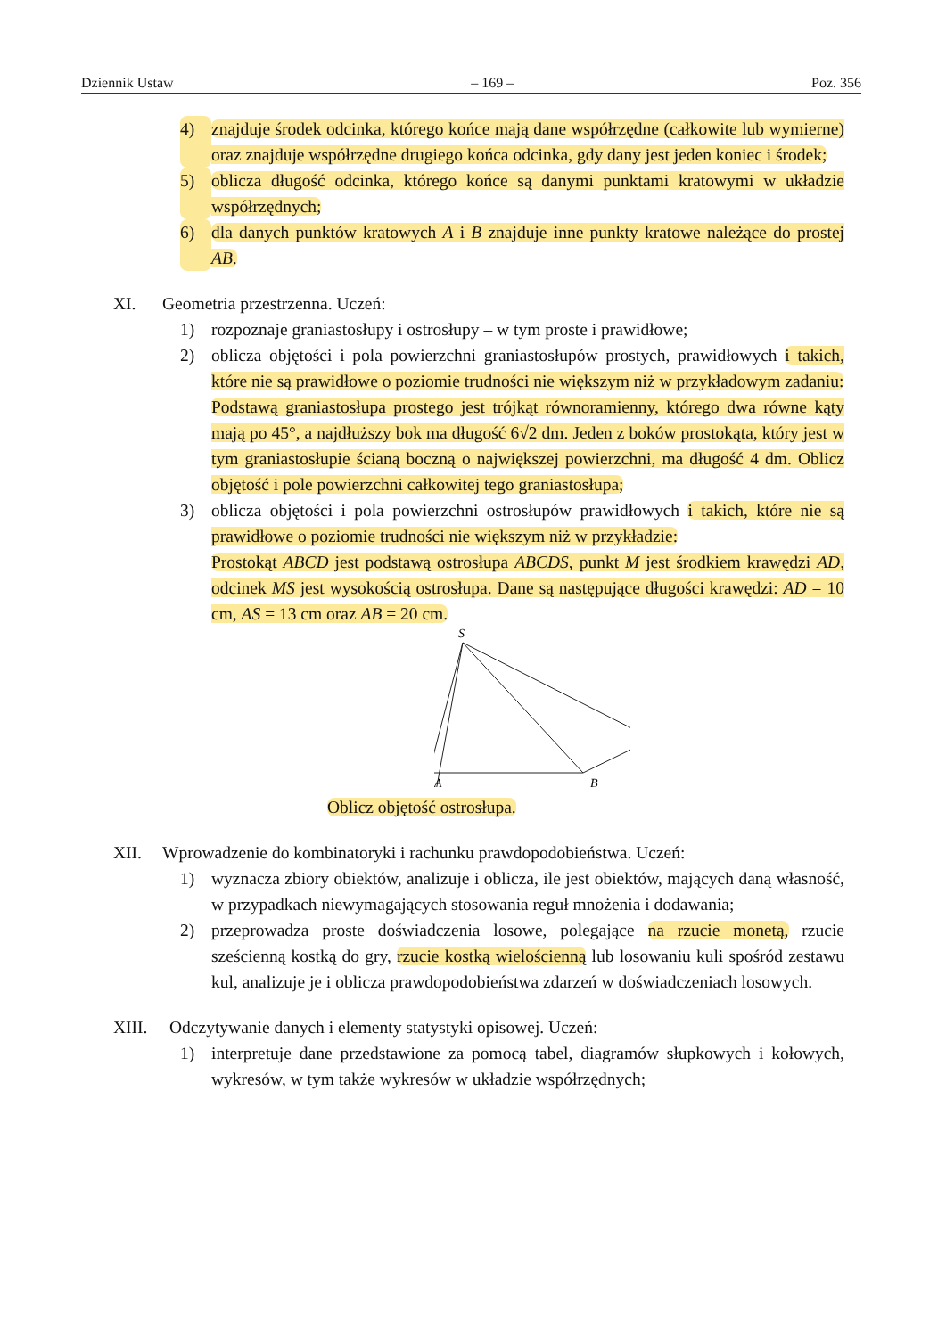Dziennik Ustaw – 169 – Poz. 356
4) znajduje środek odcinka, którego końce mają dane współrzędne (całkowite lub wymierne) oraz znajduje współrzędne drugiego końca odcinka, gdy dany jest jeden koniec i środek;
5) oblicza długość odcinka, którego końce są danymi punktami kratowymi w układzie współrzędnych;
6) dla danych punktów kratowych A i B znajduje inne punkty kratowe należące do prostej AB.
XI. Geometria przestrzenna. Uczeń:
1) rozpoznaje graniastosłupy i ostrosłupy – w tym proste i prawidłowe;
2) oblicza objętości i pola powierzchni graniastosłupów prostych, prawidłowych i takich, które nie są prawidłowe o poziomie trudności nie większym niż w przykładowym zadaniu:
Podstawą graniastosłupa prostego jest trójkąt równoramienny, którego dwa równe kąty mają po 45°, a najdłuższy bok ma długość 6√2 dm. Jeden z boków prostokąta, który jest w tym graniastosłupie ścianą boczną o największej powierzchni, ma długość 4 dm. Oblicz objętość i pole powierzchni całkowitej tego graniastosłupa;
3) oblicza objętości i pola powierzchni ostrosłupów prawidłowych i takich, które nie są prawidłowe o poziomie trudności nie większym niż w przykładzie:
Prostokąt ABCD jest podstawą ostrosłupa ABCDS, punkt M jest środkiem krawędzi AD, odcinek MS jest wysokością ostrosłupa. Dane są następujące długości krawędzi: AD = 10 cm, AS = 13 cm oraz AB = 20 cm.
S
A
B
Oblicz objętość ostrosłupa.
XII. Wprowadzenie do kombinatoryki i rachunku prawdopodobieństwa. Uczeń:
1) wyznacza zbiory obiektów, analizuje i oblicza, ile jest obiektów, mających daną własność, w przypadkach niewymagających stosowania reguł mnożenia i dodawania;
2) przeprowadza proste doświadczenia losowe, polegające na rzucie monetą, rzucie sześcienną kostką do gry, rzucie kostką wielościenną lub losowaniu kuli spośród zestawu kul, analizuje je i oblicza prawdopodobieństwa zdarzeń w doświadczeniach losowych.
XIII. Odczytywanie danych i elementy statystyki opisowej. Uczeń:
1) interpretuje dane przedstawione za pomocą tabel, diagramów słupkowych i kołowych, wykresów, w tym także wykresów w układzie współrzędnych;